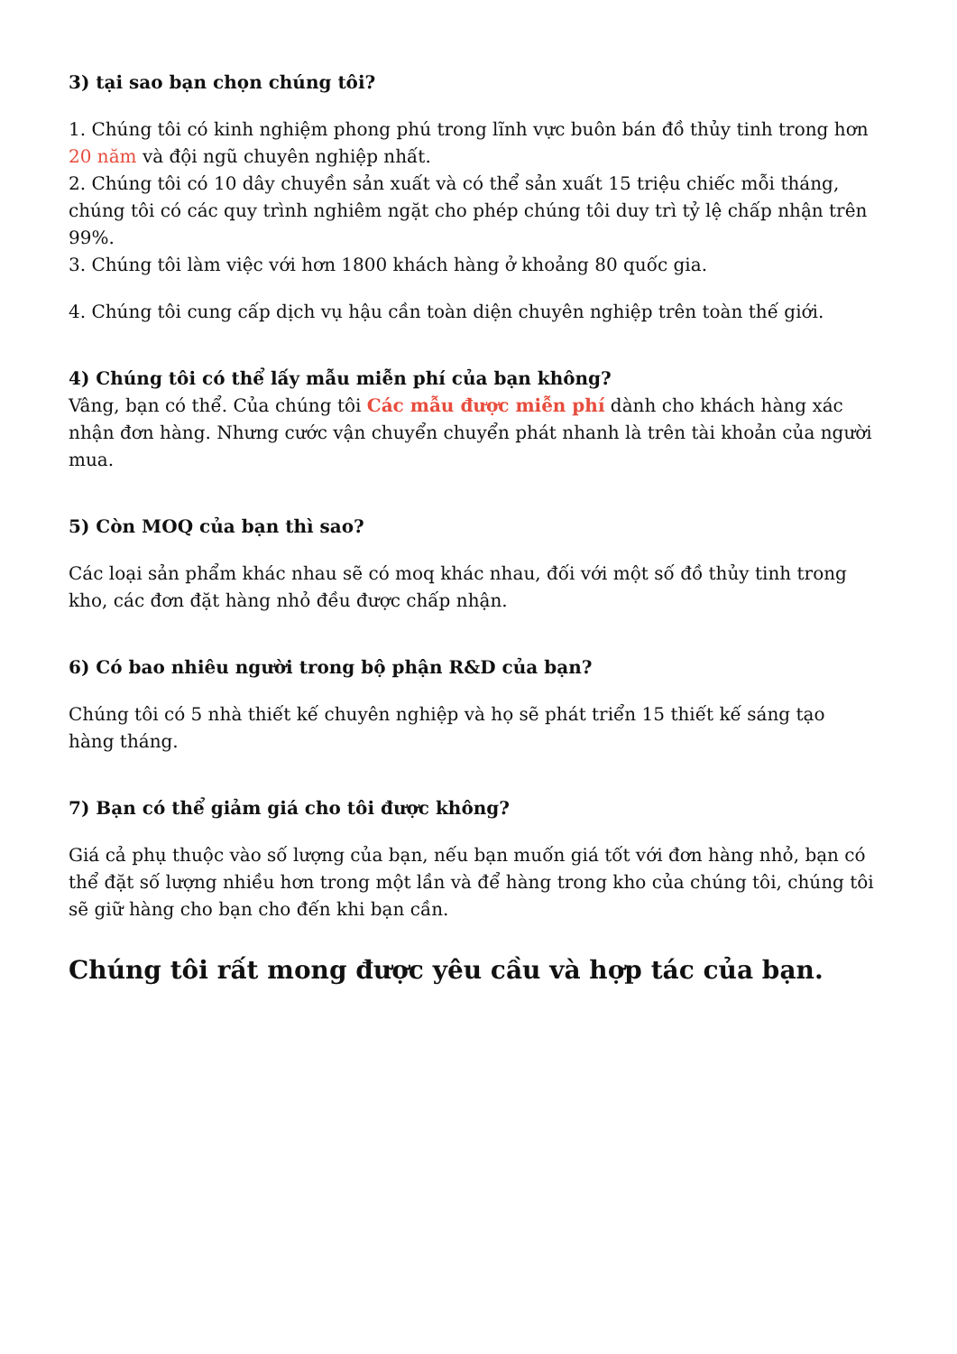3) tại sao bạn chọn chúng tôi?
1. Chúng tôi có kinh nghiệm phong phú trong lĩnh vực buôn bán đồ thủy tinh trong hơn 20 năm và đội ngũ chuyên nghiệp nhất.
2. Chúng tôi có 10 dây chuyền sản xuất và có thể sản xuất 15 triệu chiếc mỗi tháng, chúng tôi có các quy trình nghiêm ngặt cho phép chúng tôi duy trì tỷ lệ chấp nhận trên 99%.
3. Chúng tôi làm việc với hơn 1800 khách hàng ở khoảng 80 quốc gia.
4. Chúng tôi cung cấp dịch vụ hậu cần toàn diện chuyên nghiệp trên toàn thế giới.
4) Chúng tôi có thể lấy mẫu miễn phí của bạn không?
Vâng, bạn có thể. Của chúng tôi Các mẫu được miễn phí dành cho khách hàng xác nhận đơn hàng. Nhưng cước vận chuyển chuyển phát nhanh là trên tài khoản của người mua.
5) Còn MOQ của bạn thì sao?
Các loại sản phẩm khác nhau sẽ có moq khác nhau, đối với một số đồ thủy tinh trong kho, các đơn đặt hàng nhỏ đều được chấp nhận.
6) Có bao nhiêu người trong bộ phận R&D của bạn?
Chúng tôi có 5 nhà thiết kế chuyên nghiệp và họ sẽ phát triển 15 thiết kế sáng tạo hàng tháng.
7) Bạn có thể giảm giá cho tôi được không?
Giá cả phụ thuộc vào số lượng của bạn, nếu bạn muốn giá tốt với đơn hàng nhỏ, bạn có thể đặt số lượng nhiều hơn trong một lần và để hàng trong kho của chúng tôi, chúng tôi sẽ giữ hàng cho bạn cho đến khi bạn cần.
Chúng tôi rất mong được yêu cầu và hợp tác của bạn.